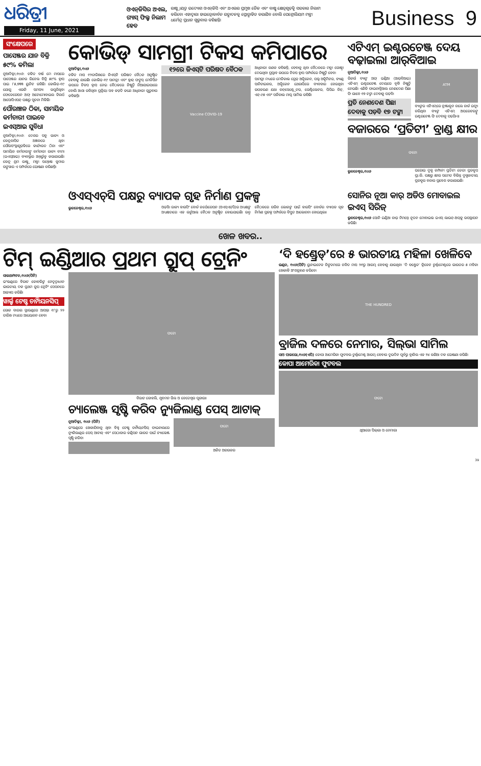ଧରିତ୍ରୀ
Friday, 11 June, 2021
ଓଏନ୍‌ଜିସିର ଅଏଲ, ଗ୍ୟାସ୍ ଫିଲ୍ଡ ନିଲାମ ହେବ ରାଷ୍ଟ୍ରାୟତ୍ତ ଉଦ୍ୟୋଗ ଓଏନ୍‌ଜିସି ଏବଂ ଅଏଲର ପ୍ରମୁଖ ତୈଳ ଏବଂ ବାଷ୍ପ କ୍ଷେତ୍ରଗୁଡ଼ିକୁ ସରକାର ନିଲାମ କରିବେ। ଏହାଦ୍ୱାରା ହାଇଡ୍ରୋକାର୍ବନ ଉତ୍ପାଦନକୁ ପ୍ରୋତ୍ସାହିତ କରାଯିବ ବୋଲି ପେଟ୍ରୋଲିୟମ ମନ୍ତ୍ରୀ ଧର୍ମେନ୍ଦ୍ର ପ୍ରଧାନ ଗୁରୁବାର କହିଛନ୍ତି।
Business 9
ସଂକ୍ଷେପରେ
ପାସେଞ୍ଜର ଯାନ ବିକ୍ରି ୫୯% କମିଲା
ନୂଆଦିଲ୍ଲୀ,୧୦।୬: ଚଳିତ ବର୍ଷ ମେ ମାସରେ ପାସେଞ୍ଜର ଯାନର ରିଟେଲ ବିକ୍ରି ୫୯% ହ୍ରାସ ପାଇ ୮୫,୭୩୩ ୟୁନିଟ ରହିଛି। କୋଭିଡ୍-୧୯ ଯୋଗୁ ଏଭଳି ସମସ୍ୟା ଉପୁଜିଥିବା ଫେଡେରେସନ ଅଫ୍ ଅଟୋମୋବାଇଲ ଡିଲର୍ସ ଆସୋସିଏସନ୍ ପକ୍ଷରୁ ସୂଚନା ମିଳିଛି।
ପୌରାଞ୍ଚଳ ଠିକା, ସାମୟିକ କର୍ମଚାରୀ ପାଇବେ ଇଏସ୍‌ଆଇ ସୁବିଧା
ନୂଆଦିଲ୍ଲୀ,୧୦।୬: ଦେଶର ସବୁ ରାଜ୍ୟ ଓ କେନ୍ଦ୍ରଶାସିତ ଅଞ୍ଚଳରେ ଥିବା ପୌରସଂସ୍ଥାଗୁଡ଼ିକରେ କାର୍ଯ୍ୟରତ ଠିକା ଏବଂ ସାମୟିକ କର୍ମଚାରୀଙ୍କୁ କର୍ମଚାରୀ ରାଜ୍ୟ ବୀମା (ଇଏସ୍‌ଆଇ) ବ୍ୟବସ୍ଥାର ଅନ୍ତର୍ଭୁକ୍ତ କରାଯାଇଛି। କେନ୍ଦ୍ର ଶ୍ରମ ରାଷ୍ଟ୍ର ମନ୍ତ୍ରୀ ସନ୍ତୋଷ କୁମାର ଗଙ୍ଗୱାର ଏ ସମ୍ପର୍କରେ ଘୋଷଣା କରିଛନ୍ତି।
କୋଭିଡ୍ ସାମଗ୍ରୀ ଟିକସ କମିପାରେ
ନୂଆଦିଲ୍ଲୀ,୧୦।୬
ଚଳିତ ମାସ ୧୨ତାରିଖରେ ଜିଏସ୍‌ଟି ପରିଷଦ ବୈଠକ ଅନୁଷ୍ଠିତ ହେବାକୁ ଯାଉଛି। କୋଭିଡ୍-୧୯ ସାମଗ୍ରୀ ଏବଂ ବ୍ଲାକ୍ ଫଙ୍ଗସ୍ ମେଡିସିନ ଉପରେ ଟିକସ ହ୍ରାସ ନେଇ ବୈଠକରେ ନିଷ୍ପତ୍ତି ନିଆଯାଇପାରେ ବୋଲି ଆଶା ରହିଥିବା ପ୍ରକ୍ରିୟା ସହ ଜଡ଼ିତ ଜଣେ ଅଧିକାରୀ ଗୁରୁବାର କହିଛନ୍ତି।
୧୨ରେ ଜିଏସ୍‌ଟି ପରିଷଦ ବୈଠକ
Vaccine COVID-19
ଅଧିକାରୀ ଜଣକ କହିଛନ୍ତି, ହେବାକୁ ଥିବା ବୈଠକରେ ମନ୍ତ୍ରୀ ଗୋଷ୍ଠୀ ଦେଇଥିବା ପ୍ରସ୍ତାବ ଉପରେ ଟିକସ ହ୍ରାସ ସମ୍ପର୍କରେ ନିଷ୍ପତ୍ତି ହେବ।
ସାମଗ୍ରୀ ମଧ୍ୟରେ ମେଡିକାଲ ଗ୍ରେଡ୍ ଅକ୍ସିଜେନ, ପଲ୍ସ ଅକ୍ସିମିଟର, ହ୍ୟାଣ୍ଡ ସାନିଟାଇଜର, ଅକ୍ସିଜେନ ଥେରାପିରେ ବ୍ୟବହାର ହେଉଥିବା ଉପକରଣ ଯଥା କନ୍‌ସେଣ୍ଟ୍ରେଟର, ଭେଣ୍ଟିଲେଟର, ପିପିଇ କିଟ୍, ଏନ୍-୯୫ ଏବଂ ସର୍ଜିକାଲ ମାସ୍କ ସାମିଲ ରହିଛି।
ଏଟିଏମ୍ ଇଣ୍ଟରଚେଞ୍ଜ ଦେୟ ବଢ଼ାଇଲା ଆର୍‌ବିଆଇ
ନୂଆଦିଲ୍ଲୀ,୧୦।୬
ରିଜର୍ଭ ବ୍ୟାଙ୍କ ଅଫ୍ ଇଣ୍ଡିଆ (ଆର୍‌ବିଆଇ) ଏଟିଏମ୍ ଇଣ୍ଟରଚେଞ୍ଜ ଦେୟରେ ବୃଦ୍ଧି ନିଷ୍ପତ୍ତି ନେଇଛି। ଏଣିକି ଫାଇନାନ୍ସିଆଲ ନେଣଦେଣ ପିଛା ଫି ଭାବେ ୧୭ ଟଙ୍କା ଦେବାକୁ ପଡ଼ିବ।
ପ୍ରତି ନେଣଦେଣ ପିଛା ଦେବାକୁ ପଡ଼ିବ ୧୭ ଟଙ୍କା
ATM
ବ୍ୟାଙ୍କର ଏଟିଏମ୍‌ରେ ଟ୍ରାଞ୍ଜାକ୍ସନ କଲେ କାର୍ଡ ଇସ୍ୟୁ କରିଥିବା ବ୍ୟାଙ୍କ ଏଟିଏମ୍ ଅପରେଟରଙ୍କୁ ଇଣ୍ଟରଚେଞ୍ଜ ଫି ଦେବାକୁ ପଡ଼ିଥାଏ।
ବଜାରରେ ‘ପ୍ରତିଟୀ’ ବ୍ରାଣ୍ଡ କ୍ଷୀର
ଫଟୋ
ଭୁବନେଶ୍ୱର,୧୦।୬
ଘରୋଇ ଦୁଗ୍ଧ କମ୍ପାନୀ ପ୍ରତିଟୀ ଡେରୀ ପ୍ରଡକ୍ଟସ ପ୍ରା.ଲି. ପକ୍ଷରୁ କ୍ଷୀର ସମେତ ବିଭିନ୍ନ ଦୁଗ୍ଧଜାତୀୟ ପ୍ରଡକ୍ଟର ବଜାର ପ୍ରବେଶ କରାଯାଇଛି।
ଓଏସ୍‌ଏଚ୍‌ସି ପକ୍ଷରୁ ବ୍ୟାପକ ଗୃହ ନିର୍ମାଣ ପ୍ରକଳ୍ପ
ଭୁବନେଶ୍ୱର,୧୦।୬
ଓଡ଼ିଶା ରାଜ୍ୟ ହାଉସିଂ ବୋର୍ଡ କର୍ପୋରେସନ (ଓଏସ୍‌ଏଚ୍‌ସି)ର ଅଧ୍ୟକ୍ଷଙ୍କ ଅଧ୍ୟକ୍ଷତାରେ ଏକ ଭର୍ଚୁଆଲ ବୈଠକ ଅନୁଷ୍ଠିତ ହୋଇଯାଇଛି। ଉକ୍ତ ବୈଠକରେ ଗରିବ ଲୋକଙ୍କ ପାଇଁ ହାଉସିଂ ବୋର୍ଡର ବ୍ୟାପକ ଗୃହ ନିର୍ମାଣ ପ୍ରକଳ୍ପ ସମ୍ପର୍କରେ ବିସ୍ତୃତ ଆଲୋଚନା ହୋଇଥିଲା।
ସୋନିର ନୂଆ କାର୍ ଅଡିଓ ମୋବାଇଲ ଇଏସ୍ ସିରିଜ୍
ଭୁବନେଶ୍ୱର,୧୦।୬ ସୋନି ଇଣ୍ଡିଆ କାର୍ ନିମନ୍ତେ ନୂତନ ମୋବାଇଲ ଇଏସ୍ ଲାଇନ୍-ଅପ୍‌କୁ ଉପସ୍ଥାପନ କରିଛି।
ଖେଳ ଖବର..
ଟିମ୍ ଇଣ୍ଡିଆର ପ୍ରଥମ ଗ୍ରୁପ୍ ଟ୍ରେନିଂ
ସାଉଥାମ୍ପଟନ,୧୦।୬(ପିଟି)
ଇଂଲଣ୍ଡରେ ବିରାଟ କୋହଲିଙ୍କ ନେତୃତ୍ୱାଧୀନ ଭାରତୀୟ ଦଳ ପ୍ରଥମ ଗ୍ରୁପ ଟ୍ରେନିଂ ସେସନରେ ଅଭ୍ୟାସ କରିଛି।
ୱାର୍ଲ୍ଡ ଟେଷ୍ଟ ଚାମ୍ପିୟନସିପ୍
ରୋଜ ବାଉଲ ଗ୍ରାଉଣ୍ଡରେ ଆସନ୍ତା ୧୮ରୁ ୨୨ ତାରିଖ ମଧ୍ୟରେ ଆୟୋଜନ ହେବ।
ଫଟୋ
ବିରାଟ କୋହଲି, ଶୁବମନ ଗିଲ ଓ ଚେତେଶ୍ୱର ପୂଜାରା।
ଚ୍ୟାଲେଞ୍ଜ ସୃଷ୍ଟି କରିବ ନ୍ୟୁଜିଲାଣ୍ଡ ପେସ୍ ଆଟାକ୍
ନୂଆଦିଲ୍ଲୀ, ୧୦।୬ (ପିଟି)
ଇଂଲଣ୍ଡରେ ଖେଳାଯିବାକୁ ଥିବା ବିଶ୍ୱ ଟେଷ୍ଟ ଚାମ୍ପିୟନସିପ୍ ଫାଇନାଲରେ ନ୍ୟୁଜିଲାଣ୍ଡର ପେସ୍ ଆଟାକ୍ ଏବଂ ସେଠାକାର କଣ୍ଡିସନ ଭାରତ ପାଇଁ ଚ୍ୟାଲେଞ୍ଜ ସୃଷ୍ଟି କରିବ।
ଫଟୋ
ଅଜିତ ଅଗରକର
‘ଦି ହଣ୍ଡ୍ରେଡ୍’ରେ ୫ ଭାରତୀୟ ମହିଳା ଖେଳିବେ
ଲଣ୍ଡନ, ୧୦।୬(ପିଟି) ୟୁନାଇଟେଡ କିଙ୍ଗଡମରେ ଚଳିତ ମାସ ୨୧ରୁ ଆରମ୍ଭ ହେବାକୁ ଯାଉଥିବା ‘ଦି ହଣ୍ଡ୍ରେଡ’ କ୍ରିକେଟ ଟୁର୍ଣ୍ଣାମେଣ୍ଟରେ ଭାରତର ୫ ମହିଳା ଖେଳାଳି ଅଂଶଗ୍ରହଣ କରିବେ।
THE HUNDRED
ବ୍ରାଜିଲ ଦଳରେ ନେମାର, ସିଲ୍‌ଭା ସାମିଲ
ସାଓ ପାଉଲୋ,୧୦।୬(ଏପି) କୋପା ଆମେରିକା ଫୁଟବଲ ଟୁର୍ଣ୍ଣାମେଣ୍ଟ ଆରମ୍ଭ ହେବାର ଦୁଇଦିନ ପୂର୍ବରୁ ବ୍ରାଜିଲ ଏକ ୨୪ ଜଣିଆ ଦଳ ଘୋଷଣା କରିଛି।
କୋପା ଆମେରିକା ଫୁଟବଲ
ଫଟୋ
ଥିଆଗୋ ସିଲ୍‌ଭା ଓ ନେମାର।
39